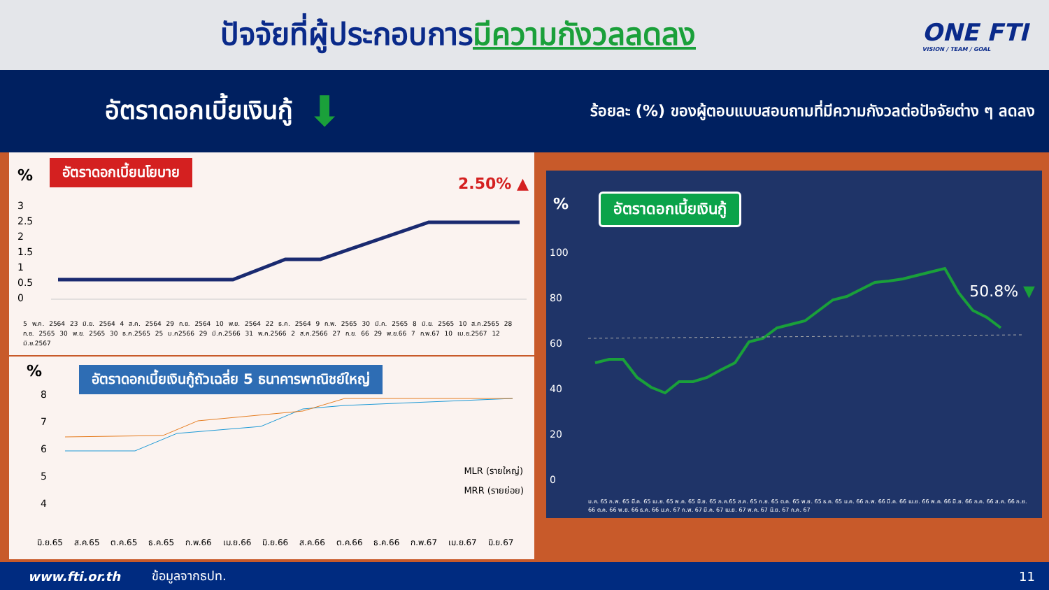ปัจจัยที่ผู้ประกอบการมีความกังวลลดลง
ONE FTI
VISION / TEAM / GOAL
อัตราดอกเบี้ยเงินกู้
⬇
ร้อยละ (%) ของผู้ตอบแบบสอบถามที่มีความกังวลต่อปัจจัยต่าง ๆ ลดลง
%
อัตราดอกเบี้ยนโยบาย
2.50% ▲
3
2.5
2
1.5
1
0.5
0
5 พ.ค. 2564 23 มิ.ย. 2564 4 ส.ค. 2564 29 ก.ย. 2564 10 พ.ย. 2564 22 ธ.ค. 2564 9 ก.พ. 2565 30 มี.ค. 2565 8 มิ.ย. 2565 10 ส.ค.2565 28 ก.ย. 2565 30 พ.ย. 2565 30 ธ.ค.2565 25 ม.ค2566 29 มี.ค.2566 31 พ.ค.2566 2 ส.ค.2566 27 ก.ย. 66 29 พ.ย.66 7 ก.พ.67 10 เม.ย.2567 12 มิ.ย.2567
%
อัตราดอกเบี้ยเงินกู้ถัวเฉลี่ย 5 ธนาคารพาณิชย์ใหญ่
8
7
6
5
4
MLR (รายใหญ่)
MRR (รายย่อย)
มิ.ย.65 ส.ค.65 ต.ค.65 ธ.ค.65 ก.พ.66 เม.ย.66 มิ.ย.66 ส.ค.66 ต.ค.66 ธ.ค.66 ก.พ.67 เม.ย.67 มิ.ย.67
% อัตราดอกเบี้ยเงินกู้
50.8% ▼
100
80
60
40
20
0
ม.ค. 65 ก.พ. 65 มี.ค. 65 เม.ย. 65 พ.ค. 65 มิ.ย. 65 ก.ค.65 ส.ค. 65 ก.ย. 65 ต.ค. 65 พ.ย. 65 ธ.ค. 65 ม.ค. 66 ก.พ. 66 มี.ค. 66 เม.ย. 66 พ.ค. 66 มิ.ย. 66 ก.ค. 66 ส.ค. 66 ก.ย. 66 ต.ค. 66 พ.ย. 66 ธ.ค. 66 ม.ค. 67 ก.พ. 67 มี.ค. 67 เม.ย. 67 พ.ค. 67 มิ.ย. 67 ก.ค. 67
www.fti.or.th ข้อมูลจากธปท. 11